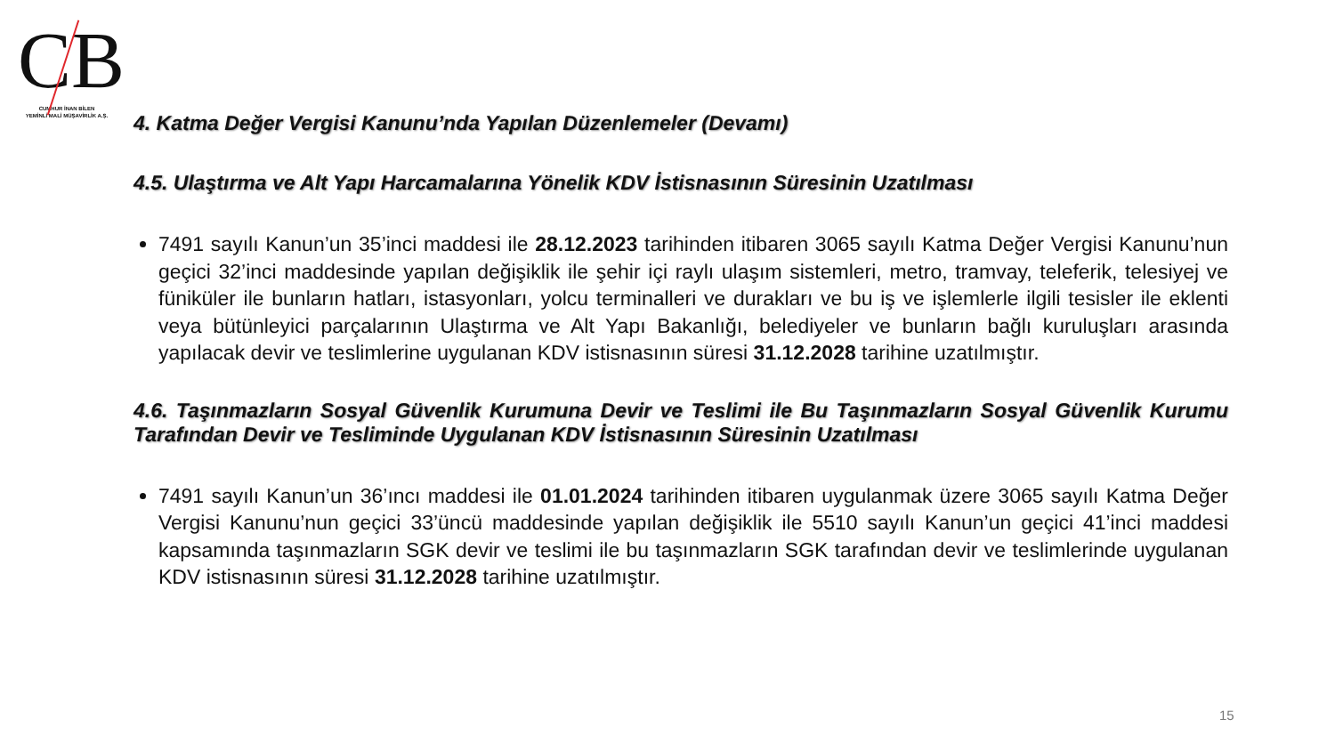CB
CUMHUR İNAN BİLEN
YEMİNLİ MALİ MÜŞAVİRLİK A.Ş.
4. Katma Değer Vergisi Kanunu’nda Yapılan Düzenlemeler (Devamı)
4.5. Ulaştırma ve Alt Yapı Harcamalarına Yönelik KDV İstisnasının Süresinin Uzatılması
7491 sayılı Kanun’un 35’inci maddesi ile 28.12.2023 tarihinden itibaren 3065 sayılı Katma Değer Vergisi Kanunu’nun geçici 32’inci maddesinde yapılan değişiklik ile şehir içi raylı ulaşım sistemleri, metro, tramvay, teleferik, telesiyej ve füniküler ile bunların hatları, istasyonları, yolcu terminalleri ve durakları ve bu iş ve işlemlerle ilgili tesisler ile eklenti veya bütünleyici parçalarının Ulaştırma ve Alt Yapı Bakanlığı, belediyeler ve bunların bağlı kuruluşları arasında yapılacak devir ve teslimlerine uygulanan KDV istisnasının süresi 31.12.2028 tarihine uzatılmıştır.
4.6. Taşınmazların Sosyal Güvenlik Kurumuna Devir ve Teslimi ile Bu Taşınmazların Sosyal Güvenlik Kurumu Tarafından Devir ve Tesliminde Uygulanan KDV İstisnasının Süresinin Uzatılması
7491 sayılı Kanun’un 36’ıncı maddesi ile 01.01.2024 tarihinden itibaren uygulanmak üzere 3065 sayılı Katma Değer Vergisi Kanunu’nun geçici 33’üncü maddesinde yapılan değişiklik ile 5510 sayılı Kanun’un geçici 41’inci maddesi kapsamında taşınmazların SGK devir ve teslimi ile bu taşınmazların SGK tarafından devir ve teslimlerinde uygulanan KDV istisnasının süresi 31.12.2028 tarihine uzatılmıştır.
15